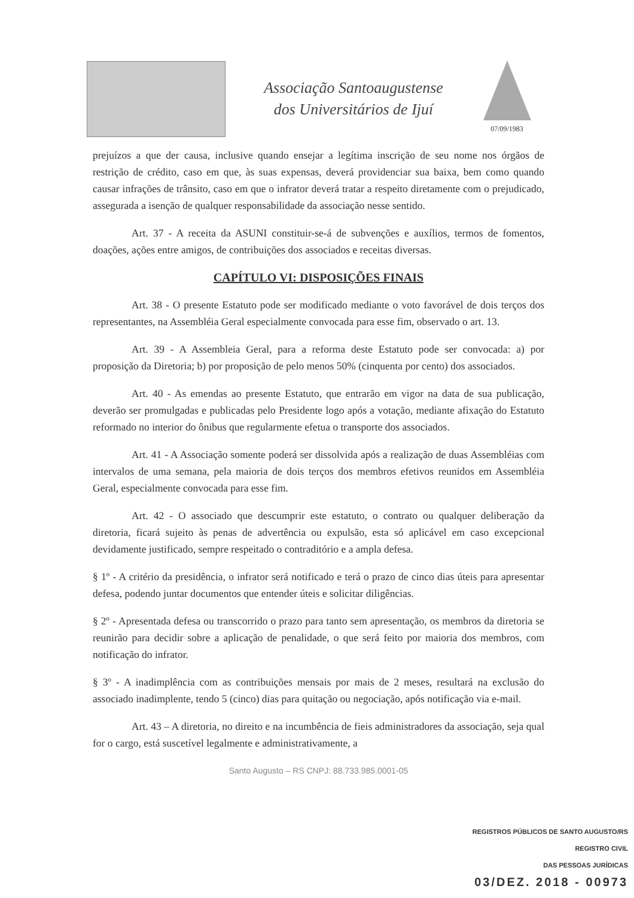Associação Santoaugustense
dos Universitários de Ijuí
07/09/1983
prejuízos a que der causa, inclusive quando ensejar a legítima inscrição de seu nome nos órgãos de restrição de crédito, caso em que, às suas expensas, deverá providenciar sua baixa, bem como quando causar infrações de trânsito, caso em que o infrator deverá tratar a respeito diretamente com o prejudicado, assegurada a isenção de qualquer responsabilidade da associação nesse sentido.
Art. 37 - A receita da ASUNI constituir-se-á de subvenções e auxílios, termos de fomentos, doações, ações entre amigos, de contribuições dos associados e receitas diversas.
CAPÍTULO VI: DISPOSIÇÕES FINAIS
Art. 38 - O presente Estatuto pode ser modificado mediante o voto favorável de dois terços dos representantes, na Assembléia Geral especialmente convocada para esse fim, observado o art. 13.
Art. 39 - A Assembleia Geral, para a reforma deste Estatuto pode ser convocada: a) por proposição da Diretoria; b) por proposição de pelo menos 50% (cinquenta por cento) dos associados.
Art. 40 - As emendas ao presente Estatuto, que entrarão em vigor na data de sua publicação, deverão ser promulgadas e publicadas pelo Presidente logo após a votação, mediante afixação do Estatuto reformado no interior do ônibus que regularmente efetua o transporte dos associados.
Art. 41 - A Associação somente poderá ser dissolvida após a realização de duas Assembléias com intervalos de uma semana, pela maioria de dois terços dos membros efetivos reunidos em Assembléia Geral, especialmente convocada para esse fim.
Art. 42 - O associado que descumprir este estatuto, o contrato ou qualquer deliberação da diretoria, ficará sujeito às penas de advertência ou expulsão, esta só aplicável em caso excepcional devidamente justificado, sempre respeitado o contraditório e a ampla defesa.
§ 1º - A critério da presidência, o infrator será notificado e terá o prazo de cinco dias úteis para apresentar defesa, podendo juntar documentos que entender úteis e solicitar diligências.
§ 2º - Apresentada defesa ou transcorrido o prazo para tanto sem apresentação, os membros da diretoria se reunirão para decidir sobre a aplicação de penalidade, o que será feito por maioria dos membros, com notificação do infrator.
§ 3º - A inadimplência com as contribuições mensais por mais de 2 meses, resultará na exclusão do associado inadimplente, tendo 5 (cinco) dias para quitação ou negociação, após notificação via e-mail.
Art. 43 – A diretoria, no direito e na incumbência de fieis administradores da associação, seja qual for o cargo, está suscetível legalmente e administrativamente, a
Santo Augusto – RS CNPJ: 88.733.985.0001-05
REGISTROS PÚBLICOS DE SANTO AUGUSTO/RS
REGISTRO CIVIL
DAS PESSOAS JURÍDICAS
03/DEZ. 2018 - 00973